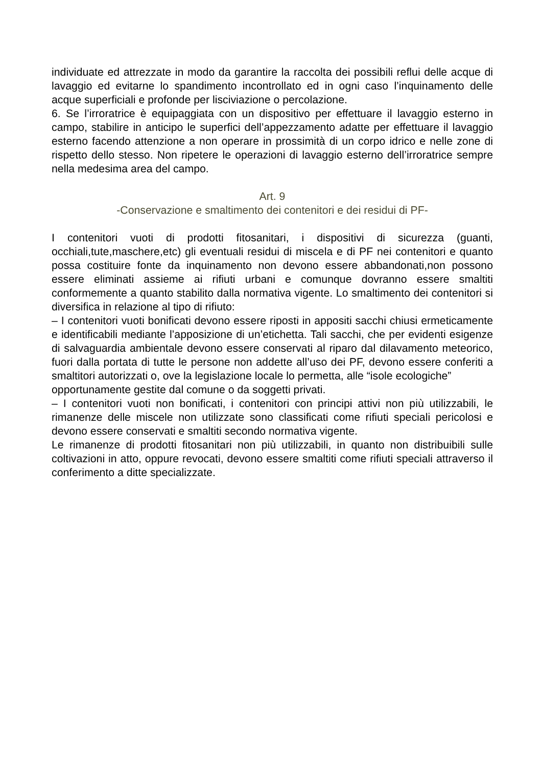individuate ed attrezzate in modo da garantire la raccolta dei possibili reflui delle acque di lavaggio ed evitarne lo spandimento incontrollato ed in ogni caso l’inquinamento delle acque superficiali e profonde per lisciviazione o percolazione.
6. Se l’irroratrice è equipaggiata con un dispositivo per effettuare il lavaggio esterno in campo, stabilire in anticipo le superfici dell’appezzamento adatte per effettuare il lavaggio esterno facendo attenzione a non operare in prossimità di un corpo idrico e nelle zone di rispetto dello stesso. Non ripetere le operazioni di lavaggio esterno dell’irroratrice sempre nella medesima area del campo.
Art. 9
-Conservazione e smaltimento dei contenitori e dei residui di PF-
I contenitori vuoti di prodotti fitosanitari, i dispositivi di sicurezza (guanti, occhiali,tute,maschere,etc) gli eventuali residui di miscela e di PF nei contenitori e quanto possa costituire fonte da inquinamento non devono essere abbandonati,non possono essere eliminati assieme ai rifiuti urbani e comunque dovranno essere smaltiti conformemente a quanto stabilito dalla normativa vigente. Lo smaltimento dei contenitori si diversifica in relazione al tipo di rifiuto:
– I contenitori vuoti bonificati devono essere riposti in appositi sacchi chiusi ermeticamente e identificabili mediante l’apposizione di un’etichetta. Tali sacchi, che per evidenti esigenze di salvaguardia ambientale devono essere conservati al riparo dal dilavamento meteorico, fuori dalla portata di tutte le persone non addette all’uso dei PF, devono essere conferiti a smaltitori autorizzati o, ove la legislazione locale lo permetta, alle “isole ecologiche”
opportunamente gestite dal comune o da soggetti privati.
– I contenitori vuoti non bonificati, i contenitori con principi attivi non più utilizzabili, le rimanenze delle miscele non utilizzate sono classificati come rifiuti speciali pericolosi e devono essere conservati e smaltiti secondo normativa vigente.
Le rimanenze di prodotti fitosanitari non più utilizzabili, in quanto non distribuibili sulle coltivazioni in atto, oppure revocati, devono essere smaltiti come rifiuti speciali attraverso il conferimento a ditte specializzate.